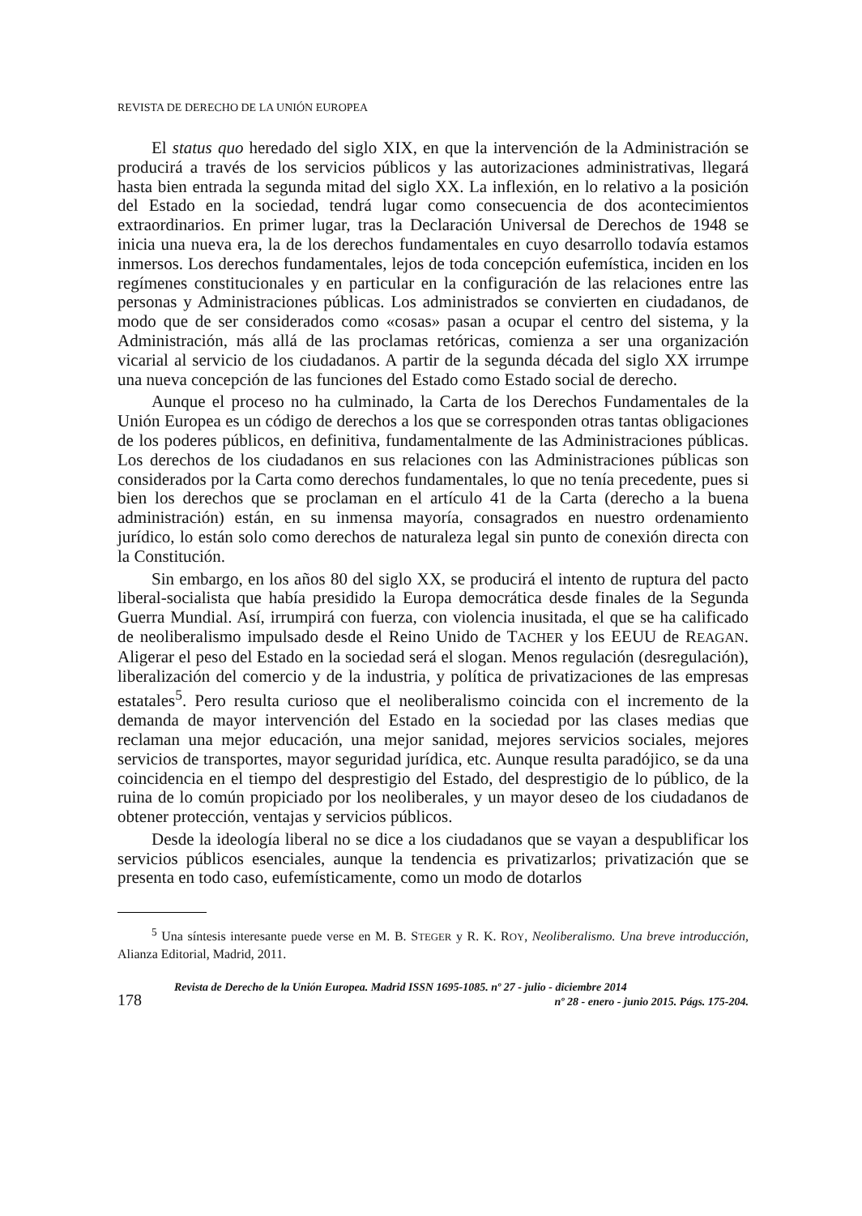REVISTA DE DERECHO DE LA UNIÓN EUROPEA
El status quo heredado del siglo XIX, en que la intervención de la Administración se producirá a través de los servicios públicos y las autorizaciones administrativas, llegará hasta bien entrada la segunda mitad del siglo XX. La inflexión, en lo relativo a la posición del Estado en la sociedad, tendrá lugar como consecuencia de dos acontecimientos extraordinarios. En primer lugar, tras la Declaración Universal de Derechos de 1948 se inicia una nueva era, la de los derechos fundamentales en cuyo desarrollo todavía estamos inmersos. Los derechos fundamentales, lejos de toda concepción eufemística, inciden en los regímenes constitucionales y en particular en la configuración de las relaciones entre las personas y Administraciones públicas. Los administrados se convierten en ciudadanos, de modo que de ser considerados como «cosas» pasan a ocupar el centro del sistema, y la Administración, más allá de las proclamas retóricas, comienza a ser una organización vicarial al servicio de los ciudadanos. A partir de la segunda década del siglo XX irrumpe una nueva concepción de las funciones del Estado como Estado social de derecho.
Aunque el proceso no ha culminado, la Carta de los Derechos Fundamentales de la Unión Europea es un código de derechos a los que se corresponden otras tantas obligaciones de los poderes públicos, en definitiva, fundamentalmente de las Administraciones públicas. Los derechos de los ciudadanos en sus relaciones con las Administraciones públicas son considerados por la Carta como derechos fundamentales, lo que no tenía precedente, pues si bien los derechos que se proclaman en el artículo 41 de la Carta (derecho a la buena administración) están, en su inmensa mayoría, consagrados en nuestro ordenamiento jurídico, lo están solo como derechos de naturaleza legal sin punto de conexión directa con la Constitución.
Sin embargo, en los años 80 del siglo XX, se producirá el intento de ruptura del pacto liberal-socialista que había presidido la Europa democrática desde finales de la Segunda Guerra Mundial. Así, irrumpirá con fuerza, con violencia inusitada, el que se ha calificado de neoliberalismo impulsado desde el Reino Unido de TACHER y los EEUU de REAGAN. Aligerar el peso del Estado en la sociedad será el slogan. Menos regulación (desregulación), liberalización del comercio y de la industria, y política de privatizaciones de las empresas estatales<sup>5</sup>. Pero resulta curioso que el neoliberalismo coincida con el incremento de la demanda de mayor intervención del Estado en la sociedad por las clases medias que reclaman una mejor educación, una mejor sanidad, mejores servicios sociales, mejores servicios de transportes, mayor seguridad jurídica, etc. Aunque resulta paradójico, se da una coincidencia en el tiempo del desprestigio del Estado, del desprestigio de lo público, de la ruina de lo común propiciado por los neoliberales, y un mayor deseo de los ciudadanos de obtener protección, ventajas y servicios públicos.
Desde la ideología liberal no se dice a los ciudadanos que se vayan a despublificar los servicios públicos esenciales, aunque la tendencia es privatizarlos; privatización que se presenta en todo caso, eufemísticamente, como un modo de dotarlos
<sup>5</sup> Una síntesis interesante puede verse en M. B. STEGER y R. K. ROY, Neoliberalismo. Una breve introducción, Alianza Editorial, Madrid, 2011.
178
Revista de Derecho de la Unión Europea. Madrid ISSN 1695-1085. nº 27 - julio - diciembre 2014
nº 28 - enero - junio 2015. Págs. 175-204.